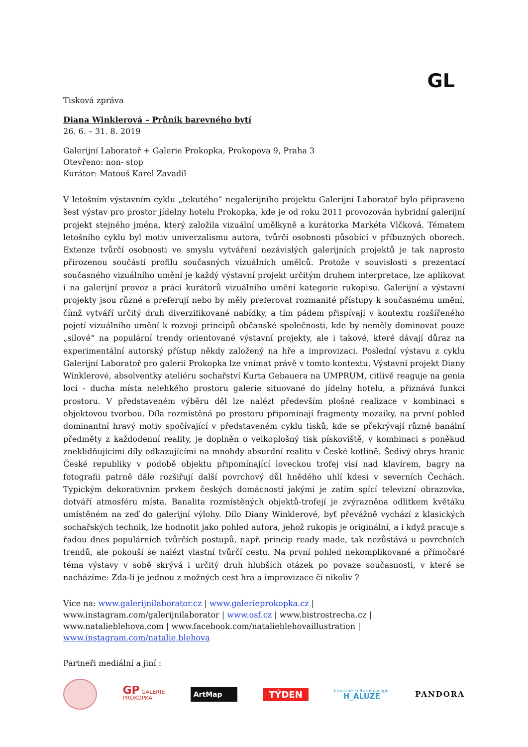GL
Tisková zpráva
Diana Winklerová – Průnik barevného bytí
26. 6. – 31. 8. 2019
Galerijní Laboratoř + Galerie Prokopka, Prokopova 9, Praha 3
Otevřeno: non- stop
Kurátor: Matouš Karel Zavadil
V letošním výstavním cyklu „tekutého“ negalerijního projektu Galerijní Laboratoř bylo připraveno šest výstav pro prostor jídelny hotelu Prokopka, kde je od roku 2011 provozován hybridní galerijní projekt stejného jména, který založila vizuální umělkyně a kurátorka Markéta Vlčková. Tématem letošního cyklu byl motiv univerzalismu autora, tvůrčí osobnosti působící v příbuzných oborech. Extenze tvůrčí osobnosti ve smyslu vytváření nezávislých galerijních projektů je tak naprosto přirozenou součástí profilu současných vizuálních umělců. Protože v souvislosti s prezentací současného vizuálního umění je každý výstavní projekt určitým druhem interpretace, lze aplikovat i na galerijní provoz a práci kurátorů vizuálního umění kategorie rukopisu. Galerijní a výstavní projekty jsou různé a preferují nebo by měly preferovat rozmanité přístupy k současnému umění, čímž vytváří určitý druh diverzifikované nabídky, a tím pádem přispívají v kontextu rozšířeného pojetí vizuálního umění k rozvoji principů občanské společnosti, kde by neměly dominovat pouze „silové“ na populární trendy orientované výstavní projekty, ale i takové, které dávají důraz na experimentální autorský přístup někdy založený na hře a improvizaci. Poslední výstavu z cyklu Galerijní Laboratoř pro galerii Prokopka lze vnímat právě v tomto kontextu. Výstavní projekt Diany Winklerové, absolventky ateliéru sochařství Kurta Gebauera na UMPRUM, citlivě reaguje na genia loci - ducha místa nelehkého prostoru galerie situované do jídelny hotelu, a přiznává funkci prostoru. V představeném výběru děl lze nalézt především plošné realizace v kombinaci s objektovou tvorbou. Díla rozmístěná po prostoru připomínají fragmenty mozaiky, na první pohled dominantní hravý motiv spočívající v představeném cyklu tisků, kde se překrývají různé banální předměty z každodenní reality, je doplněn o velkoplošný tisk pískoviště, v kombinaci s poněkud zneklidňujícími díly odkazujícími na mnohdy absurdní realitu v České kotlině. Šedivý obrys hranic České republiky v podobě objektu připomínající loveckou trofej visí nad klavírem, bagry na fotografii patrně dále rozšiřují další povrchový důl hnědého uhlí kdesi v severních Čechách. Typickým dekorativním prvkem českých domácností jakými je zatím spící televizní obrazovka, dotváří atmosféru místa. Banalita rozmístěných objektů-trofejí je zvýrazněna odlitkem květáku umístěném na zeď do galerijní výlohy. Dílo Diany Winklerové, byť převážně vychází z klasických sochařských technik, lze hodnotit jako pohled autora, jehož rukopis je originální, a i když pracuje s řadou dnes populárních tvůrčích postupů, např. princip ready made, tak nezůstává u povrchních trendů, ale pokouší se nalézt vlastní tvůrčí cestu. Na první pohled nekomplikované a přímočaré téma výstavy v sobě skrývá i určitý druh hlubších otázek po povaze současnosti, v které se nacházíme: Zda-li je jednou z možných cest hra a improvizace či nikoliv ?
Více na: www.galerijnilaborator.cz | www.galerieprokopka.cz | www.instagram.com/galerijnilaborator | www.osf.cz | www.bistrostrecha.cz | www.natalieblehova.com | www.facebook.com/natalieblehovaillustration | www.instagram.com/natalie.blehova
Partneři mediální a jiní :
GP GALERIE
PROKOPKA
ArtMap
TÝDEN
literárně kulturní časopis
H_ALUZE
PANDORA